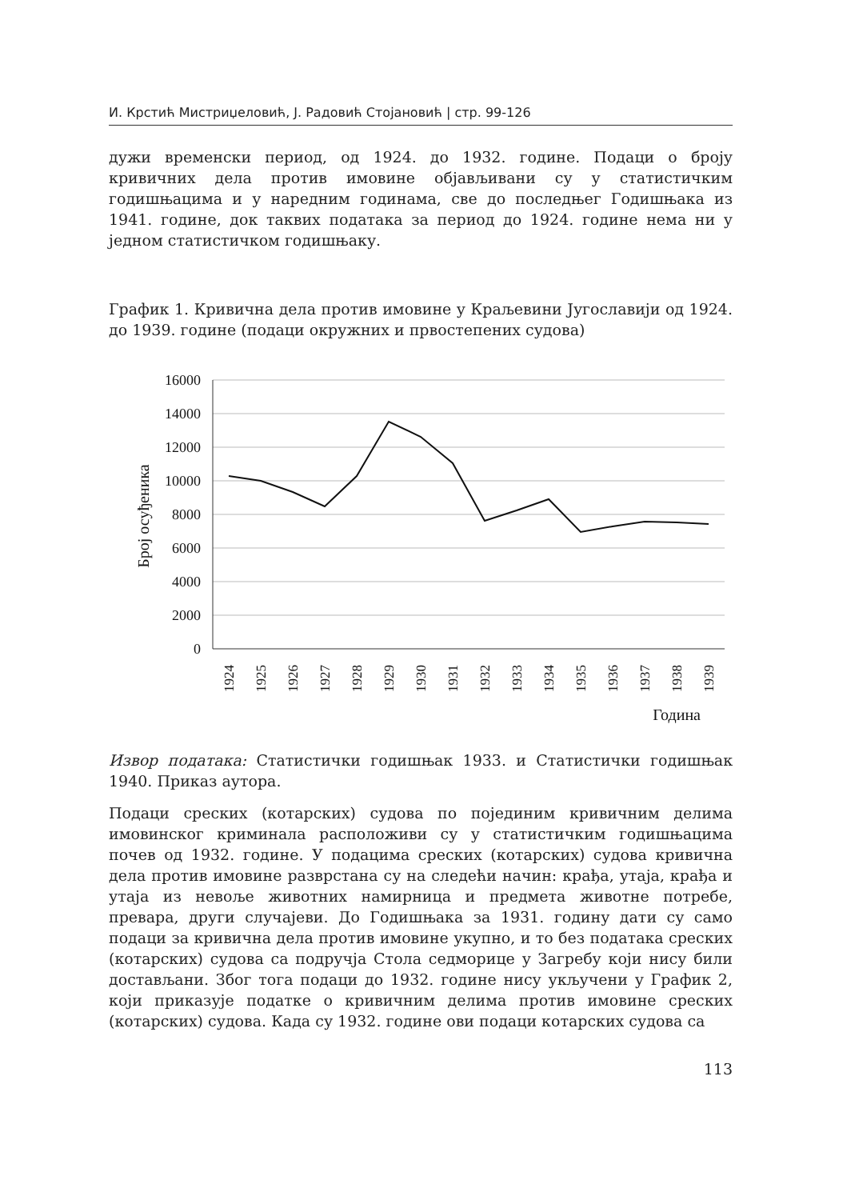И. Крстић Мистриџеловић, Ј. Радовић Стојановић | стр. 99-126
дужи временски период, од 1924. до 1932. године. Подаци о броју кривичних дела против имовине објављивани су у статистичким годишњацима и у наредним годинама, све до последњег Годишњака из 1941. године, док таквих података за период до 1924. године нема ни у једном статистичком годишњаку.
График 1. Кривична дела против имовине у Краљевини Југославији од 1924. до 1939. године (подаци окружних и првостепених судова)
16000
14000
12000
10000
8000
6000
4000
2000
0
Број осуђеника
1924
1925
1926
1927
1928
1929
1930
1931
1932
1933
1934
1935
1936
1937
1938
1939
Година
Извор података: Статистички годишњак 1933. и Статистички годишњак 1940. Приказ аутора.
Подаци среских (котарских) судова по појединим кривичним делима имовинског криминала расположиви су у статистичким годишњацима почев од 1932. године. У подацима среских (котарских) судова кривична дела против имовине разврстана су на следећи начин: крађа, утаја, крађа и утаја из невоље животних намирница и предмета животне потребе, превара, други случајеви. До Годишњака за 1931. годину дати су само подаци за кривична дела против имовине укупно, и то без података среских (котарских) судова са подручја Стола седморице у Загребу који нису били достављани. Због тога подаци до 1932. године нису укључени у График 2, који приказује податке о кривичним делима против имовине среских (котарских) судова. Када су 1932. године ови подаци котарских судова са
113